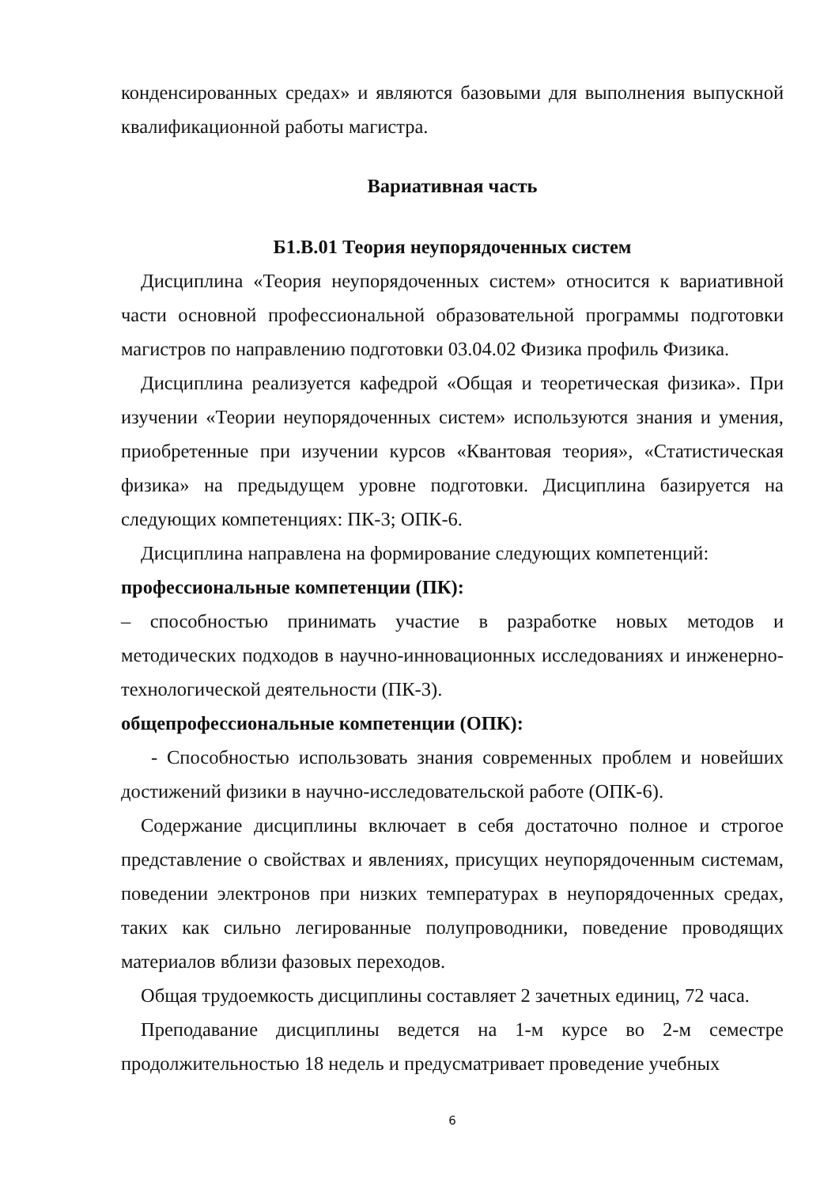конденсированных средах» и являются базовыми для выполнения выпускной квалификационной работы магистра.
Вариативная часть
Б1.В.01 Теория неупорядоченных систем
Дисциплина «Теория неупорядоченных систем» относится к вариативной части основной профессиональной образовательной программы подготовки магистров по направлению подготовки 03.04.02 Физика профиль Физика.
Дисциплина реализуется кафедрой «Общая и теоретическая физика». При изучении «Теории неупорядоченных систем» используются знания и умения, приобретенные при изучении курсов «Квантовая теория», «Статистическая физика» на предыдущем уровне подготовки. Дисциплина базируется на следующих компетенциях: ПК-3; ОПК-6.
Дисциплина направлена на формирование следующих компетенций:
профессиональные компетенции (ПК):
– способностью принимать участие в разработке новых методов и методических подходов в научно-инновационных исследованиях и инженерно-технологической деятельности (ПК-3).
общепрофессиональные компетенции (ОПК):
- Способностью использовать знания современных проблем и новейших достижений физики в научно-исследовательской работе (ОПК-6).
Содержание дисциплины включает в себя достаточно полное и строгое представление о свойствах и явлениях, присущих неупорядоченным системам, поведении электронов при низких температурах в неупорядоченных средах, таких как сильно легированные полупроводники, поведение проводящих материалов вблизи фазовых переходов.
Общая трудоемкость дисциплины составляет 2 зачетных единиц, 72 часа.
Преподавание дисциплины ведется на 1-м курсе во 2-м семестре продолжительностью 18 недель и предусматривает проведение учебных
6